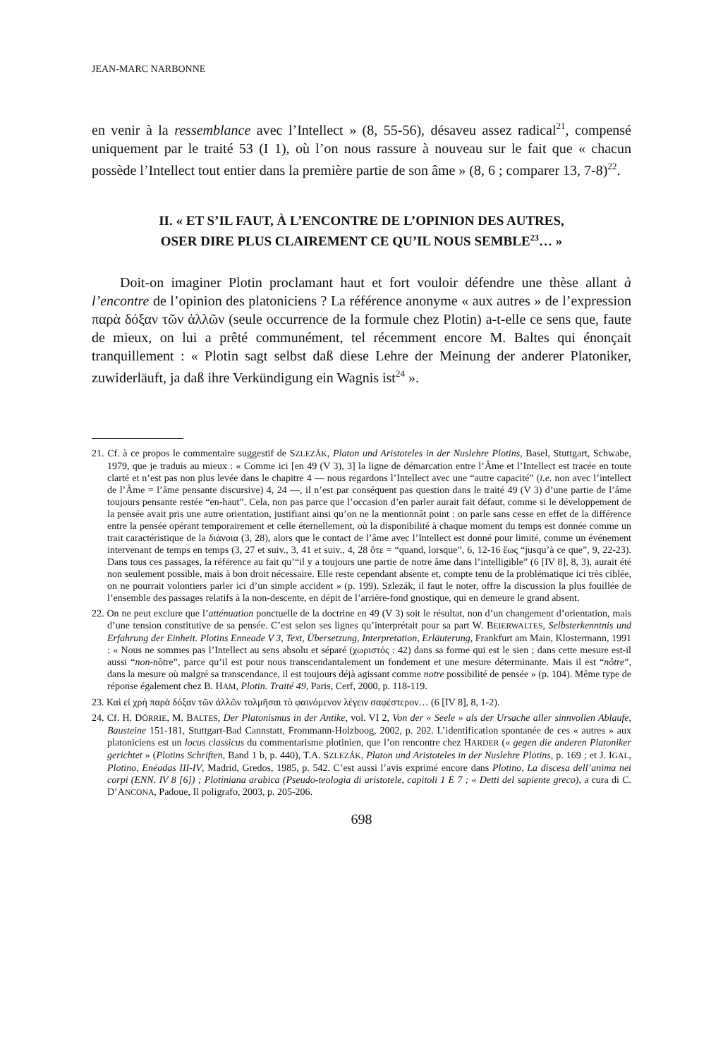JEAN-MARC NARBONNE
en venir à la ressemblance avec l’Intellect » (8, 55-56), désaveu assez radical<sup>21</sup>, compensé uniquement par le traité 53 (I 1), où l’on nous rassure à nouveau sur le fait que « chacun possède l’Intellect tout entier dans la première partie de son âme » (8, 6 ; comparer 13, 7-8)<sup>22</sup>.
II. « ET S’IL FAUT, À L’ENCONTRE DE L’OPINION DES AUTRES,
OSER DIRE PLUS CLAIREMENT CE QU’IL NOUS SEMBLE<sup>23</sup>… »
Doit-on imaginer Plotin proclamant haut et fort vouloir défendre une thèse allant à l’encontre de l’opinion des platoniciens ? La référence anonyme « aux autres » de l’expression παρὰ δόξαν τῶν ἀλλῶν (seule occurrence de la formule chez Plotin) a-t-elle ce sens que, faute de mieux, on lui a prêté communément, tel récemment encore M. Baltes qui énonçait tranquillement : « Plotin sagt selbst daß diese Lehre der Meinung der anderer Platoniker, zuwiderläuft, ja daß ihre Verkündigung ein Wagnis ist<sup>24</sup> ».
21. Cf. à ce propos le commentaire suggestif de SZLEZÁK, Platon und Aristoteles in der Nuslehre Plotins, Basel, Stuttgart, Schwabe, 1979, que je traduis au mieux : « Comme ici [en 49 (V 3), 3] la ligne de démarcation entre l’Âme et l’Intellect est tracée en toute clarté et n’est pas non plus levée dans le chapitre 4 — nous regardons l’Intellect avec une “autre capacité” (i.e. non avec l’intellect de l’Âme = l’âme pensante discursive) 4, 24 —, il n’est par conséquent pas question dans le traité 49 (V 3) d’une partie de l’âme toujours pensante restée “en-haut”. Cela, non pas parce que l’occasion d’en parler aurait fait défaut, comme si le développement de la pensée avait pris une autre orientation, justifiant ainsi qu’on ne la mentionnât point : on parle sans cesse en effet de la différence entre la pensée opérant temporairement et celle éternellement, où la disponibilité à chaque moment du temps est donnée comme un trait caractéristique de la διάνοια (3, 28), alors que le contact de l’âme avec l’Intellect est donné pour limité, comme un événement intervenant de temps en temps (3, 27 et suiv., 3, 41 et suiv., 4, 28 ὅτε = “quand, lorsque”, 6, 12-16 ἕως “jusqu’à ce que”, 9, 22-23). Dans tous ces passages, la référence au fait qu’“il y a toujours une partie de notre âme dans l’intelligible” (6 [IV 8], 8, 3), aurait été non seulement possible, mais à bon droit nécessaire. Elle reste cependant absente et, compte tenu de la problématique ici très ciblée, on ne pourrait volontiers parler ici d’un simple accident » (p. 199). Szlezák, il faut le noter, offre la discussion la plus fouillée de l’ensemble des passages relatifs à la non-descente, en dépit de l’arrière-fond gnostique, qui en demeure le grand absent.
22. On ne peut exclure que l’atténuation ponctuelle de la doctrine en 49 (V 3) soit le résultat, non d’un changement d’orientation, mais d’une tension constitutive de sa pensée. C’est selon ses lignes qu’interprétait pour sa part W. BEIERWALTES, Selbsterkenntnis und Erfahrung der Einheit. Plotins Enneade V 3, Text, Übersetzung, Interpretation, Erläuterung, Frankfurt am Main, Klostermann, 1991 : « Nous ne sommes pas l’Intellect au sens absolu et séparé (χωριστός : 42) dans sa forme qui est le sien ; dans cette mesure est-il aussi “non-nôtre”, parce qu’il est pour nous transcendantalement un fondement et une mesure déterminante. Mais il est “nôtre”, dans la mesure où malgré sa transcendance, il est toujours déjà agissant comme notre possibilité de pensée » (p. 104). Même type de réponse également chez B. HAM, Plotin. Traité 49, Paris, Cerf, 2000, p. 118-119.
23. Καὶ εἰ χρὴ παρὰ δόξαν τῶν ἀλλῶν τολμῆσαι τὸ φαινόμενον λέγειν σαφέστερον… (6 [IV 8], 8, 1-2).
24. Cf. H. DÖRRIE, M. BALTES, Der Platonismus in der Antike, vol. VI 2, Von der « Seele » als der Ursache aller sinnvollen Ablaufe, Bausteine 151-181, Stuttgart-Bad Cannstatt, Frommann-Holzboog, 2002, p. 202. L’identification spontanée de ces « autres » aux platoniciens est un locus classicus du commentarisme plotinien, que l’on rencontre chez HARDER (« gegen die anderen Platoniker gerichtet » (Plotins Schriften, Band 1 b, p. 440), T.A. SZLEZÁK, Platon und Aristoteles in der Nuslehre Plotins, p. 169 ; et J. IGAL, Plotino, Enéadas III-IV, Madrid, Gredos, 1985, p. 542. C’est aussi l’avis exprimé encore dans Plotino, La discesa dell’anima nei corpi (ENN. IV 8 [6]) ; Plotiniana arabica (Pseudo-teologia di aristotele, capitoli 1 E 7 ; « Detti del sapiente greco), a cura di C. D’ANCONA, Padoue, Il poligrafo, 2003, p. 205-206.
698